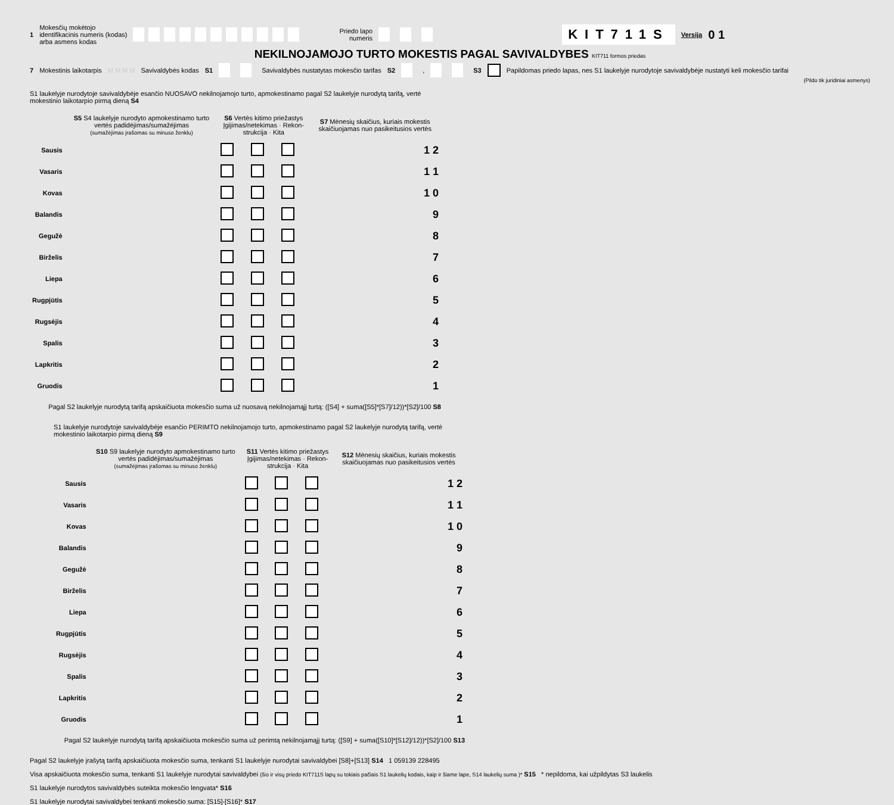1 Mokesčių mokėtojo
identifikacinis numeris (kodas)
arba asmens kodas Priedo lapo
numeris KIT711S Versija 0 1
NEKILNOJAMOJO TURTO MOKESTIS PAGAL SAVIVALDYBES KIT711 formos priedas
7 Mokestinis laikotarpis M M M M Savivaldybės kodas S1 Savivaldybės nustatytas mokesčio tarifas S2 , S3 Papildomas priedo lapas, nes S1 laukelyje nurodytoje savivaldybėje nustatyti keli mokesčio tarifai
(Pildo tik juridiniai asmenys)
S1 laukelyje nurodytoje savivaldybėje esančio NUOSAVO nekilnojamojo turto, apmokestinamo pagal S2 laukelyje nurodytą tarifą, vertė mokestinio laikotarpio pirmą dieną S4
| | S5 S4 laukelyje nurodyto apmokestinamo turto vertės padidėjimas/sumažėjimas (sumažėjimas įrašomas su minuso ženklu) | S6 Vertės kitimo priežastys Įgijimas/netekimas · Rekon-strukcija · Kita | | | S7 Mėnesių skaičius, kuriais mokestis skaičiuojamas nuo pasikeitusios vertės |
| --- | --- | --- | --- | --- | --- |
| Sausis | | | | | 1 2 |
| Vasaris | | | | | 1 1 |
| Kovas | | | | | 1 0 |
| Balandis | | | | | 9 |
| Gegužė | | | | | 8 |
| Birželis | | | | | 7 |
| Liepa | | | | | 6 |
| Rugpjūtis | | | | | 5 |
| Rugsėjis | | | | | 4 |
| Spalis | | | | | 3 |
| Lapkritis | | | | | 2 |
| Gruodis | | | | | 1 |
Pagal S2 laukelyje nurodytą tarifą apskaičiuota mokesčio suma už nuosavą nekilnojamąjį turtą: ([S4] + suma([S5]*[S7]/12))*[S2]/100 S8
S1 laukelyje nurodytoje savivaldybėje esančio PERIMTO nekilnojamojo turto, apmokestinamo pagal S2 laukelyje nurodytą tarifą, vertė mokestinio laikotarpio pirmą dieną S9
| | S10 S9 laukelyje nurodyto apmokestinamo turto vertės padidėjimas/sumažėjimas (sumažėjimas įrašomas su minuso ženklu) | S11 Vertės kitimo priežastys Įgijimas/netekimas · Rekon-strukcija · Kita | | | S12 Mėnesių skaičius, kuriais mokestis skaičiuojamas nuo pasikeitusios vertės |
| --- | --- | --- | --- | --- | --- |
| Sausis | | | | | 1 2 |
| Vasaris | | | | | 1 1 |
| Kovas | | | | | 1 0 |
| Balandis | | | | | 9 |
| Gegužė | | | | | 8 |
| Birželis | | | | | 7 |
| Liepa | | | | | 6 |
| Rugpjūtis | | | | | 5 |
| Rugsėjis | | | | | 4 |
| Spalis | | | | | 3 |
| Lapkritis | | | | | 2 |
| Gruodis | | | | | 1 |
Pagal S2 laukelyje nurodytą tarifą apskaičiuota mokesčio suma už perimtą nekilnojamąjį turtą: ([S9] + suma([S10]*[S12]/12))*[S2]/100 S13
Pagal S2 laukelyje įrašytą tarifą apskaičiuota mokesčio suma, tenkanti S1 laukelyje nurodytai savivaldybei [S8]+[S13] S14 1 059139 228495
Visa apskaičiuota mokesčio suma, tenkanti S1 laukelyje nurodytai savivaldybei (šio ir visų priedo KIT711S lapų su tokiais pačiais S1 laukelių kodais, kaip ir šiame lape, S14 laukelių suma )* S15 * nepildoma, kai užpildytas S3 laukelis
S1 laukelyje nurodytos savivaldybės suteikta mokesčio lengvata* S16
S1 laukelyje nurodytai savivaldybei tenkanti mokesčio suma: [S15]-[S16]* S17